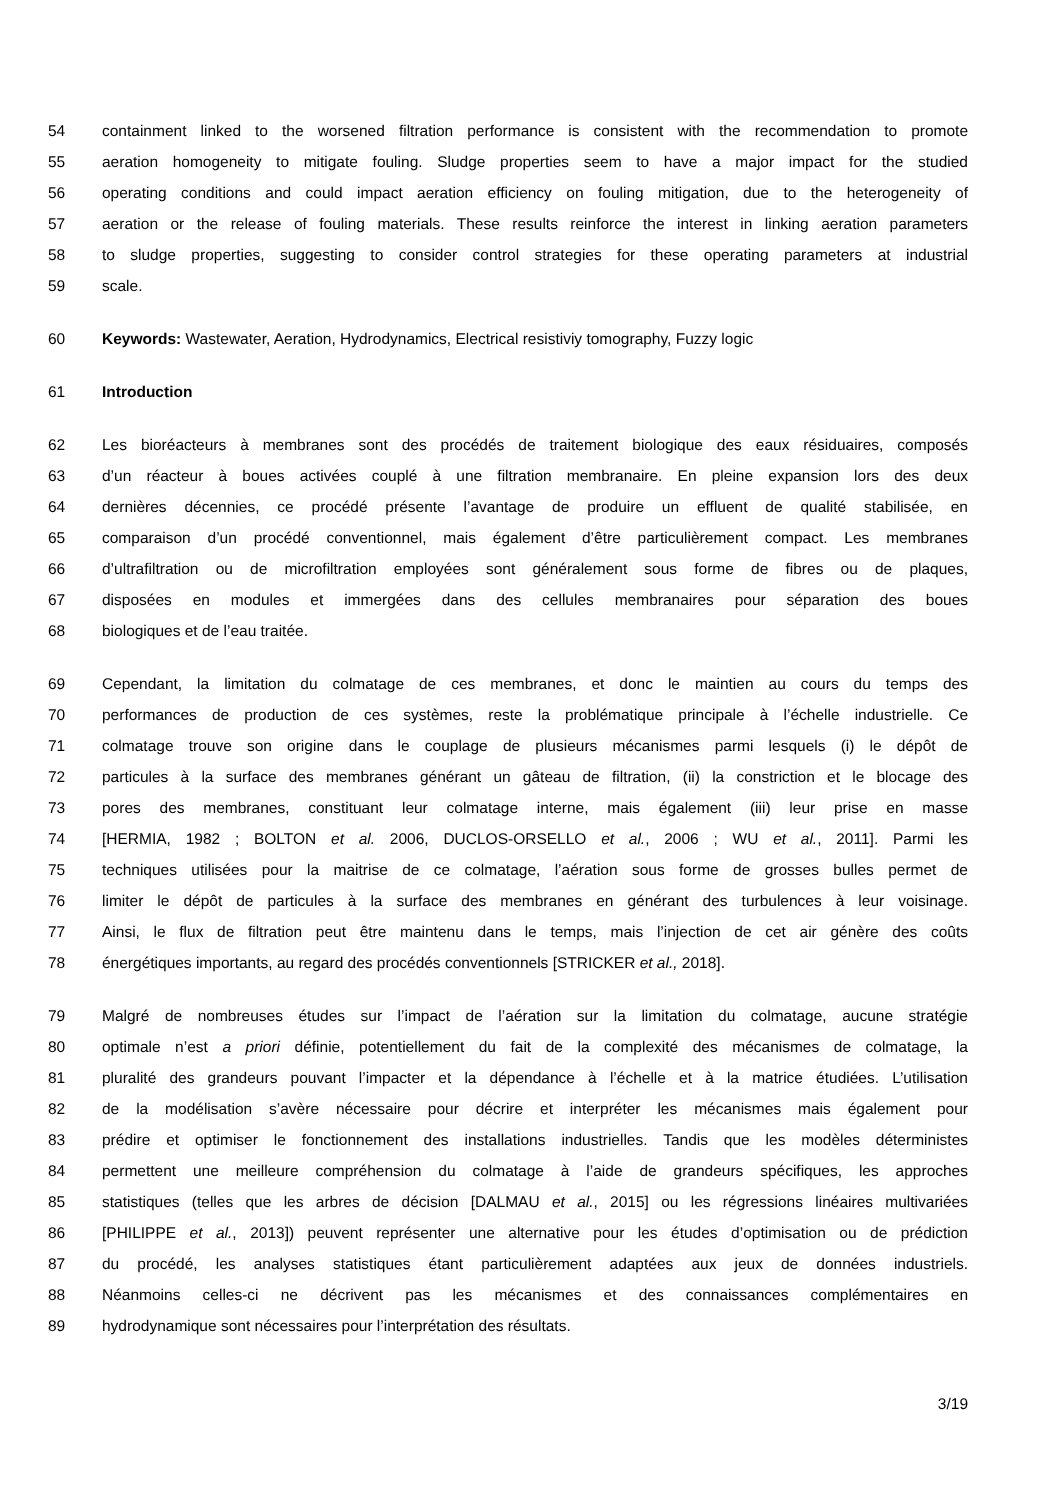54 containment linked to the worsened filtration performance is consistent with the recommendation to promote
55 aeration homogeneity to mitigate fouling. Sludge properties seem to have a major impact for the studied
56 operating conditions and could impact aeration efficiency on fouling mitigation, due to the heterogeneity of
57 aeration or the release of fouling materials. These results reinforce the interest in linking aeration parameters
58 to sludge properties, suggesting to consider control strategies for these operating parameters at industrial
59 scale.
60 Keywords: Wastewater, Aeration, Hydrodynamics, Electrical resistiviy tomography, Fuzzy logic
61 Introduction
62 Les bioréacteurs à membranes sont des procédés de traitement biologique des eaux résiduaires, composés
63 d’un réacteur à boues activées couplé à une filtration membranaire. En pleine expansion lors des deux
64 dernières décennies, ce procédé présente l’avantage de produire un effluent de qualité stabilisée, en
65 comparaison d’un procédé conventionnel, mais également d’être particulièrement compact. Les membranes
66 d’ultrafiltration ou de microfiltration employées sont généralement sous forme de fibres ou de plaques,
67 disposées en modules et immergées dans des cellules membranaires pour séparation des boues
68 biologiques et de l’eau traitée.
69 Cependant, la limitation du colmatage de ces membranes, et donc le maintien au cours du temps des
70 performances de production de ces systèmes, reste la problématique principale à l’échelle industrielle. Ce
71 colmatage trouve son origine dans le couplage de plusieurs mécanismes parmi lesquels (i) le dépôt de
72 particules à la surface des membranes générant un gâteau de filtration, (ii) la constriction et le blocage des
73 pores des membranes, constituant leur colmatage interne, mais également (iii) leur prise en masse
74 [HERMIA, 1982 ; BOLTON et al. 2006, DUCLOS-ORSELLO et al., 2006 ; WU et al., 2011]. Parmi les
75 techniques utilisées pour la maitrise de ce colmatage, l’aération sous forme de grosses bulles permet de
76 limiter le dépôt de particules à la surface des membranes en générant des turbulences à leur voisinage.
77 Ainsi, le flux de filtration peut être maintenu dans le temps, mais l’injection de cet air génère des coûts
78 énergétiques importants, au regard des procédés conventionnels [STRICKER et al., 2018].
79 Malgré de nombreuses études sur l’impact de l’aération sur la limitation du colmatage, aucune stratégie
80 optimale n’est a priori définie, potentiellement du fait de la complexité des mécanismes de colmatage, la
81 pluralité des grandeurs pouvant l’impacter et la dépendance à l’échelle et à la matrice étudiées. L’utilisation
82 de la modélisation s’avère nécessaire pour décrire et interpréter les mécanismes mais également pour
83 prédire et optimiser le fonctionnement des installations industrielles. Tandis que les modèles déterministes
84 permettent une meilleure compréhension du colmatage à l’aide de grandeurs spécifiques, les approches
85 statistiques (telles que les arbres de décision [DALMAU et al., 2015] ou les régressions linéaires multivariées
86 [PHILIPPE et al., 2013]) peuvent représenter une alternative pour les études d’optimisation ou de prédiction
87 du procédé, les analyses statistiques étant particulièrement adaptées aux jeux de données industriels.
88 Néanmoins celles-ci ne décrivent pas les mécanismes et des connaissances complémentaires en
89 hydrodynamique sont nécessaires pour l’interprétation des résultats.
3/19